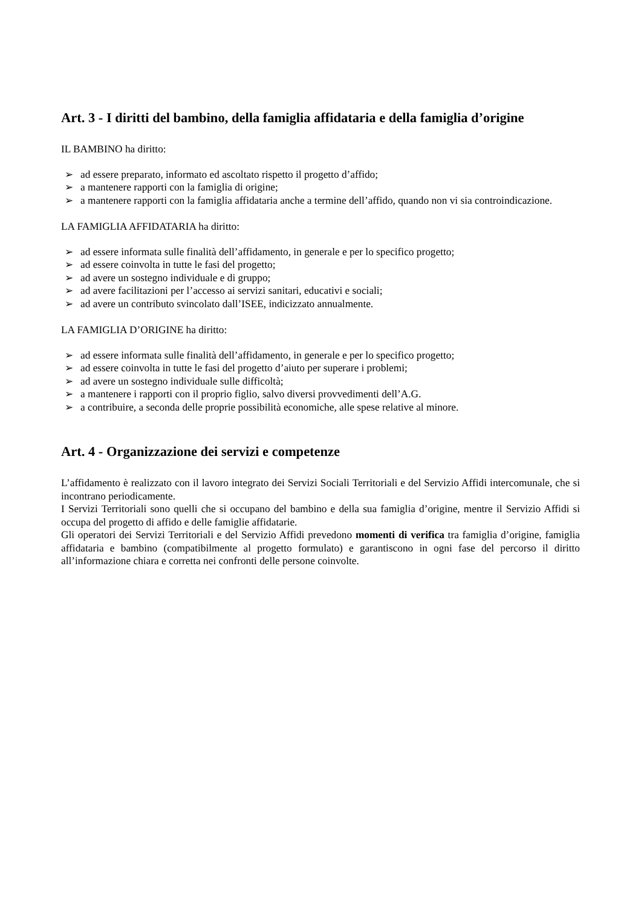Art. 3 - I diritti del bambino, della famiglia affidataria e della famiglia d’origine
IL BAMBINO ha diritto:
➢ ad essere preparato, informato ed ascoltato rispetto il progetto d’affido;
➢ a mantenere rapporti con la famiglia di origine;
➢ a mantenere rapporti con la famiglia affidataria anche a termine dell’affido, quando non vi sia controindicazione.
LA FAMIGLIA AFFIDATARIA ha diritto:
➢ ad essere informata sulle finalità dell’affidamento, in generale e per lo specifico progetto;
➢ ad essere coinvolta in tutte le fasi del progetto;
➢ ad avere un sostegno individuale e di gruppo;
➢ ad avere facilitazioni per l’accesso ai servizi sanitari, educativi e sociali;
➢ ad avere un contributo svincolato dall’ISEE, indicizzato annualmente.
LA FAMIGLIA D’ORIGINE ha diritto:
➢ ad essere informata sulle finalità dell’affidamento, in generale e per lo specifico progetto;
➢ ad essere coinvolta in tutte le fasi del progetto d’aiuto per superare i problemi;
➢ ad avere un sostegno individuale sulle difficoltà;
➢ a mantenere i rapporti con il proprio figlio, salvo diversi provvedimenti dell’A.G.
➢ a contribuire, a seconda delle proprie possibilità economiche, alle spese relative al minore.
Art. 4 - Organizzazione dei servizi e competenze
L’affidamento è realizzato con il lavoro integrato dei Servizi Sociali Territoriali e del Servizio Affidi intercomunale, che si incontrano periodicamente.
I Servizi Territoriali sono quelli che si occupano del bambino e della sua famiglia d’origine, mentre il Servizio Affidi si occupa del progetto di affido e delle famiglie affidatarie.
Gli operatori dei Servizi Territoriali e del Servizio Affidi prevedono momenti di verifica tra famiglia d’origine, famiglia affidataria e bambino (compatibilmente al progetto formulato) e garantiscono in ogni fase del percorso il diritto all’informazione chiara e corretta nei confronti delle persone coinvolte.